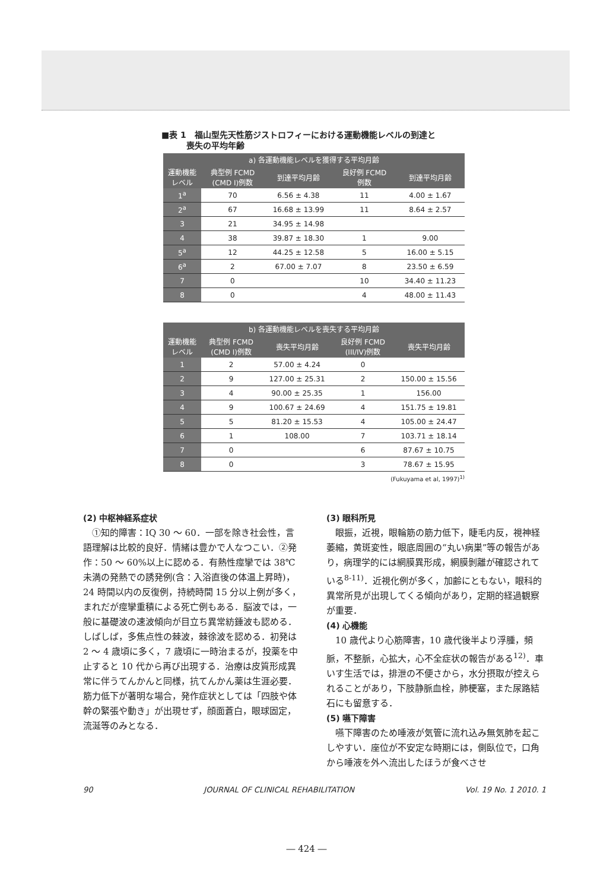■表 1　福山型先天性筋ジストロフィーにおける運動機能レベルの到達と
　　　喪失の平均年齢
| a) 各運動機能レベルを獲得する平均月齢 | | | | |
| --- | --- | --- | --- | --- |
| 運動機能 レベル | 典型例 FCMD (CMD I)例数 | 到達平均月齢 | 良好例 FCMD 例数 | 到達平均月齢 |
| 1<sup>a</sup> | 70 | 6.56 ± 4.38 | 11 | 4.00 ± 1.67 |
| 2<sup>a</sup> | 67 | 16.68 ± 13.99 | 11 | 8.64 ± 2.57 |
| 3 | 21 | 34.95 ± 14.98 | | |
| 4 | 38 | 39.87 ± 18.30 | 1 | 9.00 |
| 5<sup>a</sup> | 12 | 44.25 ± 12.58 | 5 | 16.00 ± 5.15 |
| 6<sup>a</sup> | 2 | 67.00 ± 7.07 | 8 | 23.50 ± 6.59 |
| 7 | 0 | | 10 | 34.40 ± 11.23 |
| 8 | 0 | | 4 | 48.00 ± 11.43 |
| b) 各運動機能レベルを喪失する平均月齢 | | | | |
| --- | --- | --- | --- | --- |
| 運動機能 レベル | 典型例 FCMD (CMD I)例数 | 喪失平均月齢 | 良好例 FCMD (III/IV)例数 | 喪失平均月齢 |
| 1 | 2 | 57.00 ± 4.24 | 0 | |
| 2 | 9 | 127.00 ± 25.31 | 2 | 150.00 ± 15.56 |
| 3 | 4 | 90.00 ± 25.35 | 1 | 156.00 |
| 4 | 9 | 100.67 ± 24.69 | 4 | 151.75 ± 19.81 |
| 5 | 5 | 81.20 ± 15.53 | 4 | 105.00 ± 24.47 |
| 6 | 1 | 108.00 | 7 | 103.71 ± 18.14 |
| 7 | 0 | | 6 | 87.67 ± 10.75 |
| 8 | 0 | | 3 | 78.67 ± 15.95 |
(Fukuyama et al, 1997)<sup>1)</sup>
(2) 中枢神経系症状
①知的障害：IQ 30 ～ 60．一部を除き社会性，言語理解は比較的良好．情緒は豊かで人なつこい．②発作：50 ～ 60%以上に認める．有熱性痙攣では 38℃未満の発熱での誘発例(含：入浴直後の体温上昇時)，24 時間以内の反復例，持続時間 15 分以上例が多く，まれだが痙攣重積による死亡例もある．脳波では，一般に基礎波の速波傾向が目立ち異常紡錘波も認める．しばしば，多焦点性の棘波，棘徐波を認める．初発は 2 ～ 4 歳頃に多く，7 歳頃に一時治まるが，投薬を中止すると 10 代から再び出現する．治療は皮質形成異常に伴うてんかんと同様，抗てんかん薬は生涯必要．筋力低下が著明な場合，発作症状としては「四肢や体幹の緊張や動き」が出現せず，顔面蒼白，眼球固定，流涎等のみとなる．
(3) 眼科所見
眼振，近視，眼輪筋の筋力低下，睫毛内反，視神経萎縮，黄斑変性，眼底周囲の“丸い病巣”等の報告があり，病理学的には網膜異形成，網膜剝離が確認されている<sup>8-11)</sup>．近視化例が多く，加齢にともない，眼科的異常所見が出現してくる傾向があり，定期的経過観察が重要．
(4) 心機能
10 歳代より心筋障害，10 歳代後半より浮腫，頻脈，不整脈，心拡大，心不全症状の報告がある<sup>12)</sup>．車いす生活では，排泄の不便さから，水分摂取が控えられることがあり，下肢静脈血栓，肺梗塞，また尿路結石にも留意する．
(5) 嚥下障害
嚥下障害のため唾液が気管に流れ込み無気肺を起こしやすい．座位が不安定な時期には，側臥位で，口角から唾液を外へ流出したほうが食べさせ
90 JOURNAL OF CLINICAL REHABILITATION Vol. 19 No. 1 2010. 1
― 424 ―